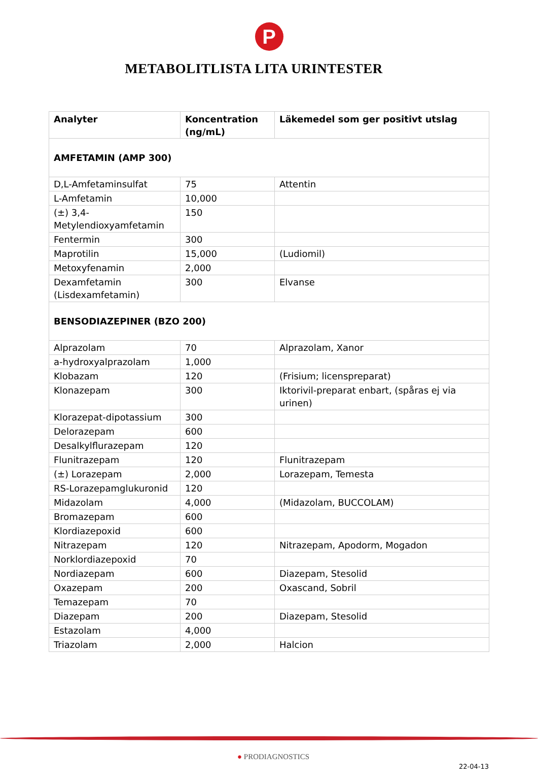P
METABOLITLISTA LITA URINTESTER
| Analyter | Koncentration (ng/mL) | Läkemedel som ger positivt utslag |
| --- | --- | --- |
| AMFETAMIN (AMP 300) | | |
| D,L-Amfetaminsulfat | 75 | Attentin |
| L-Amfetamin | 10,000 | |
| (±) 3,4-Metylendioxyamfetamin | 150 | |
| Fentermin | 300 | |
| Maprotilin | 15,000 | (Ludiomil) |
| Metoxyfenamin | 2,000 | |
| Dexamfetamin (Lisdexamfetamin) | 300 | Elvanse |
| BENSODIAZEPINER (BZO 200) | | |
| Alprazolam | 70 | Alprazolam, Xanor |
| a-hydroxyalprazolam | 1,000 | |
| Klobazam | 120 | (Frisium; licenspreparat) |
| Klonazepam | 300 | Iktorivil-preparat enbart, (spåras ej via urinen) |
| Klorazepat-dipotassium | 300 | |
| Delorazepam | 600 | |
| Desalkylflurazepam | 120 | |
| Flunitrazepam | 120 | Flunitrazepam |
| (±) Lorazepam | 2,000 | Lorazepam, Temesta |
| RS-Lorazepamglukuronid | 120 | |
| Midazolam | 4,000 | (Midazolam, BUCCOLAM) |
| Bromazepam | 600 | |
| Klordiazepoxid | 600 | |
| Nitrazepam | 120 | Nitrazepam, Apodorm, Mogadon |
| Norklordiazepoxid | 70 | |
| Nordiazepam | 600 | Diazepam, Stesolid |
| Oxazepam | 200 | Oxascand, Sobril |
| Temazepam | 70 | |
| Diazepam | 200 | Diazepam, Stesolid |
| Estazolam | 4,000 | |
| Triazolam | 2,000 | Halcion |
● PRODIAGNOSTICS
22-04-13